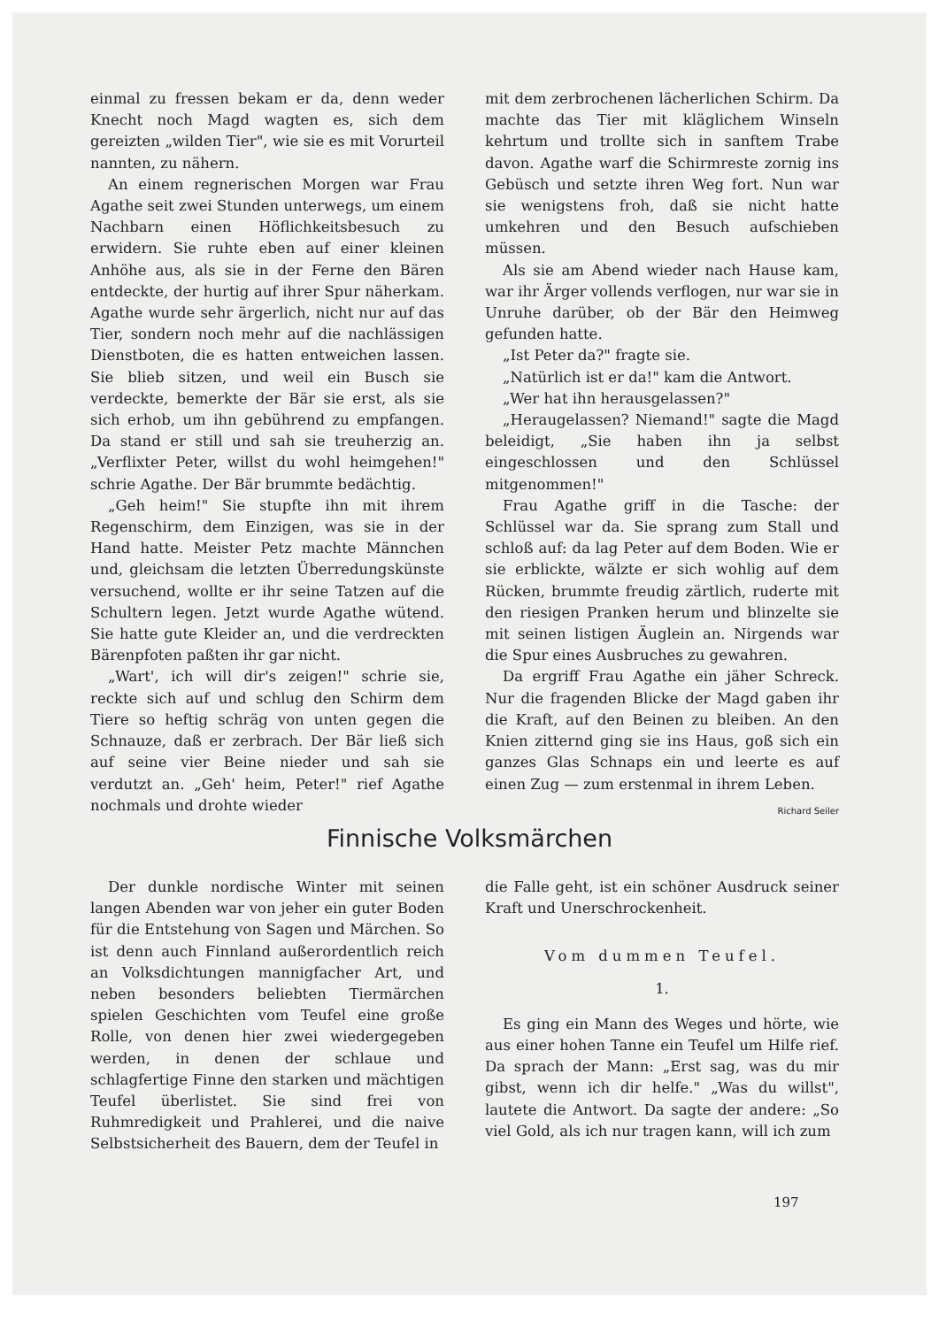einmal zu fressen bekam er da, denn weder Knecht noch Magd wagten es, sich dem gereizten „wilden Tier", wie sie es mit Vorurteil nannten, zu nähern.
An einem regnerischen Morgen war Frau Agathe seit zwei Stunden unterwegs, um einem Nachbarn einen Höflichkeitsbesuch zu erwidern. Sie ruhte eben auf einer kleinen Anhöhe aus, als sie in der Ferne den Bären entdeckte, der hurtig auf ihrer Spur näherkam. Agathe wurde sehr ärgerlich, nicht nur auf das Tier, sondern noch mehr auf die nachlässigen Dienstboten, die es hatten entweichen lassen. Sie blieb sitzen, und weil ein Busch sie verdeckte, bemerkte der Bär sie erst, als sie sich erhob, um ihn gebührend zu empfangen. Da stand er still und sah sie treuherzig an. „Verflixter Peter, willst du wohl heimgehen!" schrie Agathe. Der Bär brummte bedächtig.
„Geh heim!" Sie stupfte ihn mit ihrem Regenschirm, dem Einzigen, was sie in der Hand hatte. Meister Petz machte Männchen und, gleichsam die letzten Überredungskünste versuchend, wollte er ihr seine Tatzen auf die Schultern legen. Jetzt wurde Agathe wütend. Sie hatte gute Kleider an, und die verdreckten Bärenpfoten paßten ihr gar nicht.
„Wart', ich will dir's zeigen!" schrie sie, reckte sich auf und schlug den Schirm dem Tiere so heftig schräg von unten gegen die Schnauze, daß er zerbrach. Der Bär ließ sich auf seine vier Beine nieder und sah sie verdutzt an. „Geh' heim, Peter!" rief Agathe nochmals und drohte wieder
mit dem zerbrochenen lächerlichen Schirm. Da machte das Tier mit kläglichem Winseln kehrtum und trollte sich in sanftem Trabe davon. Agathe warf die Schirmreste zornig ins Gebüsch und setzte ihren Weg fort. Nun war sie wenigstens froh, daß sie nicht hatte umkehren und den Besuch aufschieben müssen.
Als sie am Abend wieder nach Hause kam, war ihr Ärger vollends verflogen, nur war sie in Unruhe darüber, ob der Bär den Heimweg gefunden hatte.
„Ist Peter da?" fragte sie.
„Natürlich ist er da!" kam die Antwort.
„Wer hat ihn herausgelassen?"
„Heraugelassen? Niemand!" sagte die Magd beleidigt, „Sie haben ihn ja selbst eingeschlossen und den Schlüssel mitgenommen!"
Frau Agathe griff in die Tasche: der Schlüssel war da. Sie sprang zum Stall und schloß auf: da lag Peter auf dem Boden. Wie er sie erblickte, wälzte er sich wohlig auf dem Rücken, brummte freudig zärtlich, ruderte mit den riesigen Pranken herum und blinzelte sie mit seinen listigen Äuglein an. Nirgends war die Spur eines Ausbruches zu gewahren.
Da ergriff Frau Agathe ein jäher Schreck. Nur die fragenden Blicke der Magd gaben ihr die Kraft, auf den Beinen zu bleiben. An den Knien zitternd ging sie ins Haus, goß sich ein ganzes Glas Schnaps ein und leerte es auf einen Zug — zum erstenmal in ihrem Leben.
Richard Seiler
Finnische Volksmärchen
Der dunkle nordische Winter mit seinen langen Abenden war von jeher ein guter Boden für die Entstehung von Sagen und Märchen. So ist denn auch Finnland außerordentlich reich an Volksdichtungen mannigfacher Art, und neben besonders beliebten Tiermärchen spielen Geschichten vom Teufel eine große Rolle, von denen hier zwei wiedergegeben werden, in denen der schlaue und schlagfertige Finne den starken und mächtigen Teufel überlistet. Sie sind frei von Ruhmredigkeit und Prahlerei, und die naive Selbstsicherheit des Bauern, dem der Teufel in
die Falle geht, ist ein schöner Ausdruck seiner Kraft und Unerschrockenheit.
Vom dummen Teufel.
1.
Es ging ein Mann des Weges und hörte, wie aus einer hohen Tanne ein Teufel um Hilfe rief. Da sprach der Mann: „Erst sag, was du mir gibst, wenn ich dir helfe." „Was du willst", lautete die Antwort. Da sagte der andere: „So viel Gold, als ich nur tragen kann, will ich zum
197